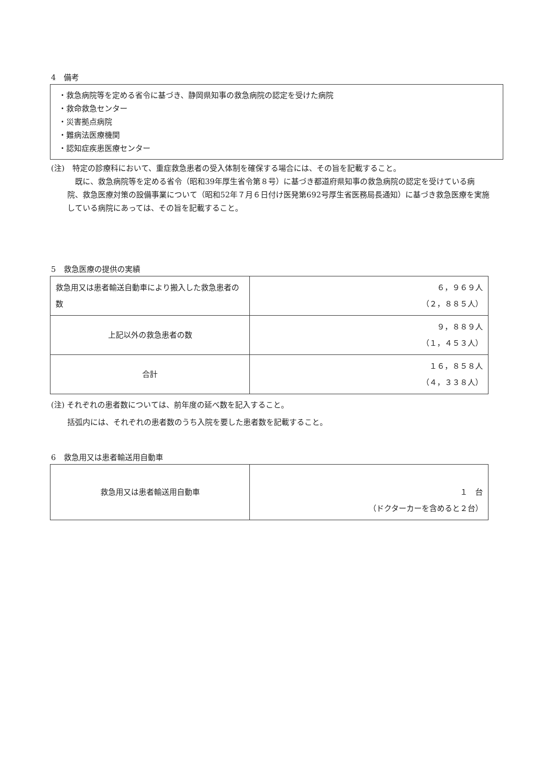4　備考
・救急病院等を定める省令に基づき、静岡県知事の救急病院の認定を受けた病院
・救命救急センター
・災害拠点病院
・難病法医療機関
・認知症疾患医療センター
(注)　特定の診療科において、重症救急患者の受入体制を確保する場合には、その旨を記載すること。
　既に、救急病院等を定める省令（昭和39年厚生省令第８号）に基づき都道府県知事の救急病院の認定を受けている病院、救急医療対策の設備事業について（昭和52年７月６日付け医発第692号厚生省医務局長通知）に基づき救急医療を実施している病院にあっては、その旨を記載すること。
5　救急医療の提供の実績
| 救急用又は患者輸送自動車により搬入した救急患者の数 | ６，９６９人 （２，８８５人） |
| 上記以外の救急患者の数 | ９，８８９人 （１，４５３人） |
| 合計 | １６，８５８人 （４，３３８人） |
(注) それぞれの患者数については、前年度の延べ数を記入すること。
括弧内には、それぞれの患者数のうち入院を要した患者数を記載すること。
6　救急用又は患者輸送用自動車
| 救急用又は患者輸送用自動車 | １ 台 （ドクターカーを含めると２台） |